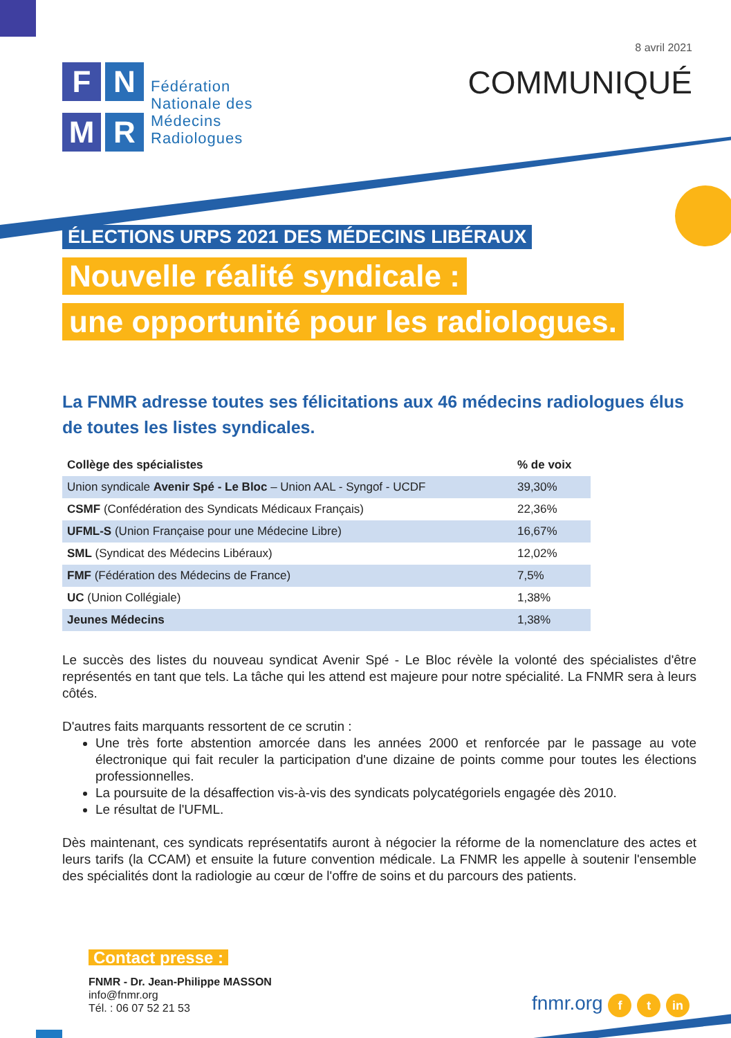F
N
M
R
Fédération
Nationale des
Médecins
Radiologues
8 avril 2021
COMMUNIQUÉ
ÉLECTIONS URPS 2021 DES MÉDECINS LIBÉRAUX
Nouvelle réalité syndicale :
une opportunité pour les radiologues.
La FNMR adresse toutes ses félicitations aux 46 médecins radiologues élus de toutes les listes syndicales.
| Collège des spécialistes | % de voix |
| --- | --- |
| Union syndicale Avenir Spé - Le Bloc – Union AAL - Syngof - UCDF | 39,30% |
| CSMF (Confédération des Syndicats Médicaux Français) | 22,36% |
| UFML-S (Union Française pour une Médecine Libre) | 16,67% |
| SML (Syndicat des Médecins Libéraux) | 12,02% |
| FMF (Fédération des Médecins de France) | 7,5% |
| UC (Union Collégiale) | 1,38% |
| Jeunes Médecins | 1,38% |
Le succès des listes du nouveau syndicat Avenir Spé - Le Bloc révèle la volonté des spécialistes d'être représentés en tant que tels. La tâche qui les attend est majeure pour notre spécialité. La FNMR sera à leurs côtés.
D'autres faits marquants ressortent de ce scrutin :
Une très forte abstention amorcée dans les années 2000 et renforcée par le passage au vote électronique qui fait reculer la participation d'une dizaine de points comme pour toutes les élections professionnelles.
La poursuite de la désaffection vis-à-vis des syndicats polycatégoriels engagée dès 2010.
Le résultat de l'UFML.
Dès maintenant, ces syndicats représentatifs auront à négocier la réforme de la nomenclature des actes et leurs tarifs (la CCAM) et ensuite la future convention médicale. La FNMR les appelle à soutenir l'ensemble des spécialités dont la radiologie au cœur de l'offre de soins et du parcours des patients.
Contact presse :
FNMR - Dr. Jean-Philippe MASSON
info@fnmr.org
Tél. : 06 07 52 21 53
fnmr.org f t in